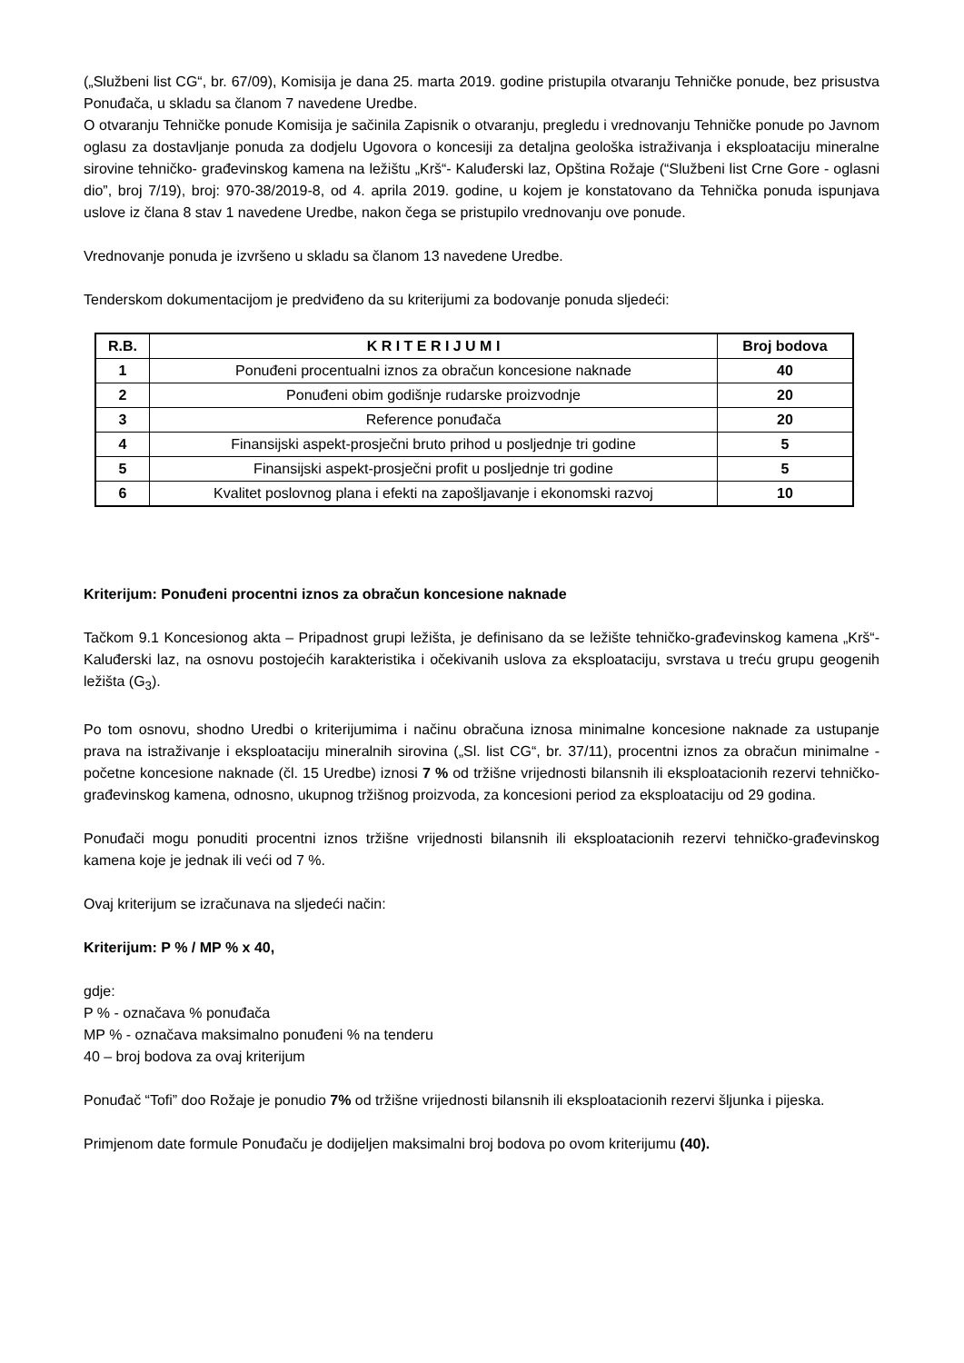(„Službeni list CG“, br. 67/09), Komisija je dana 25. marta 2019. godine pristupila otvaranju Tehničke ponude, bez prisustva Ponuđača, u skladu sa članom 7 navedene Uredbe.
O otvaranju Tehničke ponude Komisija je sačinila Zapisnik o otvaranju, pregledu i vrednovanju Tehničke ponude po Javnom oglasu za dostavljanje ponuda za dodjelu Ugovora o koncesiji za detaljna geološka istraživanja i eksploataciju mineralne sirovine tehničko- građevinskog kamena na ležištu „Krš“- Kaluđerski laz, Opština Rožaje (“Službeni list Crne Gore - oglasni dio”, broj 7/19), broj: 970-38/2019-8, od 4. aprila 2019. godine, u kojem je konstatovano da Tehnička ponuda ispunjava uslove iz člana 8 stav 1 navedene Uredbe, nakon čega se pristupilo vrednovanju ove ponude.
Vrednovanje ponuda je izvršeno u skladu sa članom 13 navedene Uredbe.
Tenderskom dokumentacijom je predviđeno da su kriterijumi za bodovanje ponuda sljedeći:
| R.B. | K R I T E R I J U M I | Broj bodova |
| --- | --- | --- |
| 1 | Ponuđeni procentualni iznos za obračun koncesione naknade | 40 |
| 2 | Ponuđeni obim godišnje rudarske proizvodnje | 20 |
| 3 | Reference ponuđača | 20 |
| 4 | Finansijski aspekt-prosječni bruto prihod u posljednje tri godine | 5 |
| 5 | Finansijski aspekt-prosječni profit u posljednje tri godine | 5 |
| 6 | Kvalitet poslovnog plana i efekti na zapošljavanje i ekonomski razvoj | 10 |
Kriterijum: Ponuđeni procentni iznos za obračun koncesione naknade
Tačkom 9.1 Koncesionog akta – Pripadnost grupi ležišta, je definisano da se ležište tehničko-građevinskog kamena „Krš“-Kaluđerski laz, na osnovu postojećih karakteristika i očekivanih uslova za eksploataciju, svrstava u treću grupu geogenih ležišta (G<sub>3</sub>).
Po tom osnovu, shodno Uredbi o kriterijumima i načinu obračuna iznosa minimalne koncesione naknade za ustupanje prava na istraživanje i eksploataciju mineralnih sirovina („Sl. list CG“, br. 37/11), procentni iznos za obračun minimalne - početne koncesione naknade (čl. 15 Uredbe) iznosi 7 % od tržišne vrijednosti bilansnih ili eksploatacionih rezervi tehničko-građevinskog kamena, odnosno, ukupnog tržišnog proizvoda, za koncesioni period za eksploataciju od 29 godina.
Ponuđači mogu ponuditi procentni iznos tržišne vrijednosti bilansnih ili eksploatacionih rezervi tehničko-građevinskog kamena koje je jednak ili veći od 7 %.
Ovaj kriterijum se izračunava na sljedeći način:
Kriterijum: P % / MP % x 40,
gdje:
P % - označava % ponuđača
MP % - označava maksimalno ponuđeni % na tenderu
40 – broj bodova za ovaj kriterijum
Ponuđač “Tofi” doo Rožaje je ponudio 7% od tržišne vrijednosti bilansnih ili eksploatacionih rezervi šljunka i pijeska.
Primjenom date formule Ponuđaču je dodijeljen maksimalni broj bodova po ovom kriterijumu (40).